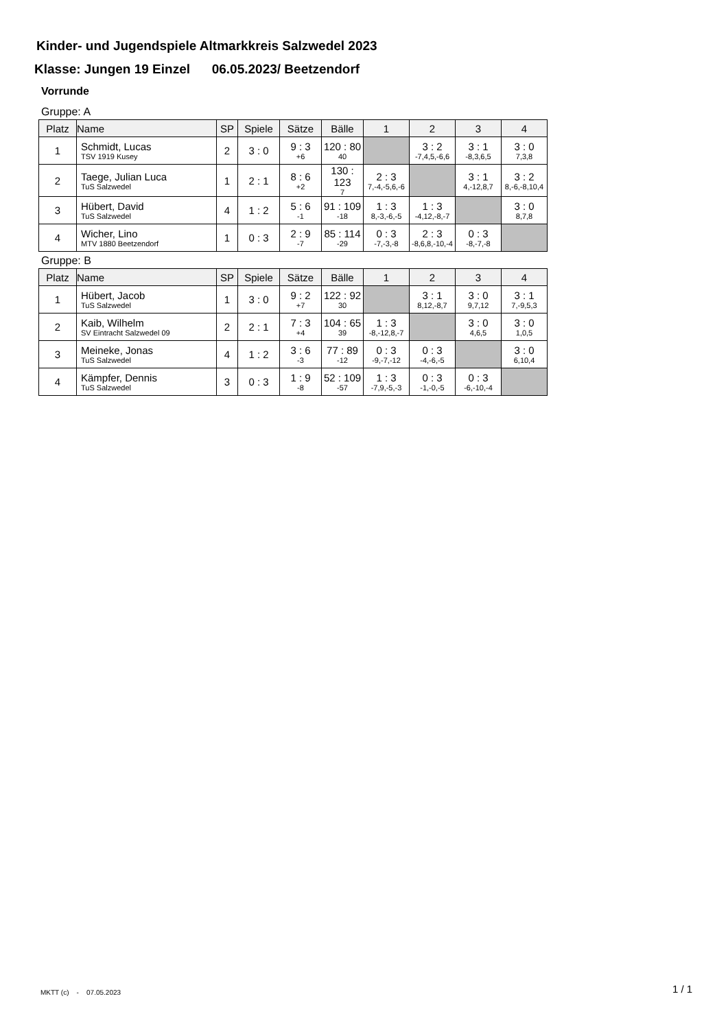Kinder- und Jugendspiele Altmarkkreis Salzwedel 2023
Klasse: Jungen 19 Einzel 06.05.2023/ Beetzendorf
Vorrunde
Gruppe: A
| Platz | Name | SP | Spiele | Sätze | Bälle | 1 | 2 | 3 | 4 |
| --- | --- | --- | --- | --- | --- | --- | --- | --- | --- |
| 1 | Schmidt, Lucas TSV 1919 Kusey | 2 | 3 : 0 | 9 : 3 +6 | 120 : 80 40 | | 3 : 2 -7,4,5,-6,6 | 3 : 1 -8,3,6,5 | 3 : 0 7,3,8 |
| 2 | Taege, Julian Luca TuS Salzwedel | 1 | 2 : 1 | 8 : 6 +2 | 130 : 123 7 | 2 : 3 7,-4,-5,6,-6 | | 3 : 1 4,-12,8,7 | 3 : 2 8,-6,-8,10,4 |
| 3 | Hübert, David TuS Salzwedel | 4 | 1 : 2 | 5 : 6 -1 | 91 : 109 -18 | 1 : 3 8,-3,-6,-5 | 1 : 3 -4,12,-8,-7 | | 3 : 0 8,7,8 |
| 4 | Wicher, Lino MTV 1880 Beetzendorf | 1 | 0 : 3 | 2 : 9 -7 | 85 : 114 -29 | 0 : 3 -7,-3,-8 | 2 : 3 -8,6,8,-10,-4 | 0 : 3 -8,-7,-8 | |
Gruppe: B
| Platz | Name | SP | Spiele | Sätze | Bälle | 1 | 2 | 3 | 4 |
| --- | --- | --- | --- | --- | --- | --- | --- | --- | --- |
| 1 | Hübert, Jacob TuS Salzwedel | 1 | 3 : 0 | 9 : 2 +7 | 122 : 92 30 | | 3 : 1 8,12,-8,7 | 3 : 0 9,7,12 | 3 : 1 7,-9,5,3 |
| 2 | Kaib, Wilhelm SV Eintracht Salzwedel 09 | 2 | 2 : 1 | 7 : 3 +4 | 104 : 65 39 | 1 : 3 -8,-12,8,-7 | | 3 : 0 4,6,5 | 3 : 0 1,0,5 |
| 3 | Meineke, Jonas TuS Salzwedel | 4 | 1 : 2 | 3 : 6 -3 | 77 : 89 -12 | 0 : 3 -9,-7,-12 | 0 : 3 -4,-6,-5 | | 3 : 0 6,10,4 |
| 4 | Kämpfer, Dennis TuS Salzwedel | 3 | 0 : 3 | 1 : 9 -8 | 52 : 109 -57 | 1 : 3 -7,9,-5,-3 | 0 : 3 -1,-0,-5 | 0 : 3 -6,-10,-4 | |
MKTT (c) - 07.05.2023 1 / 1